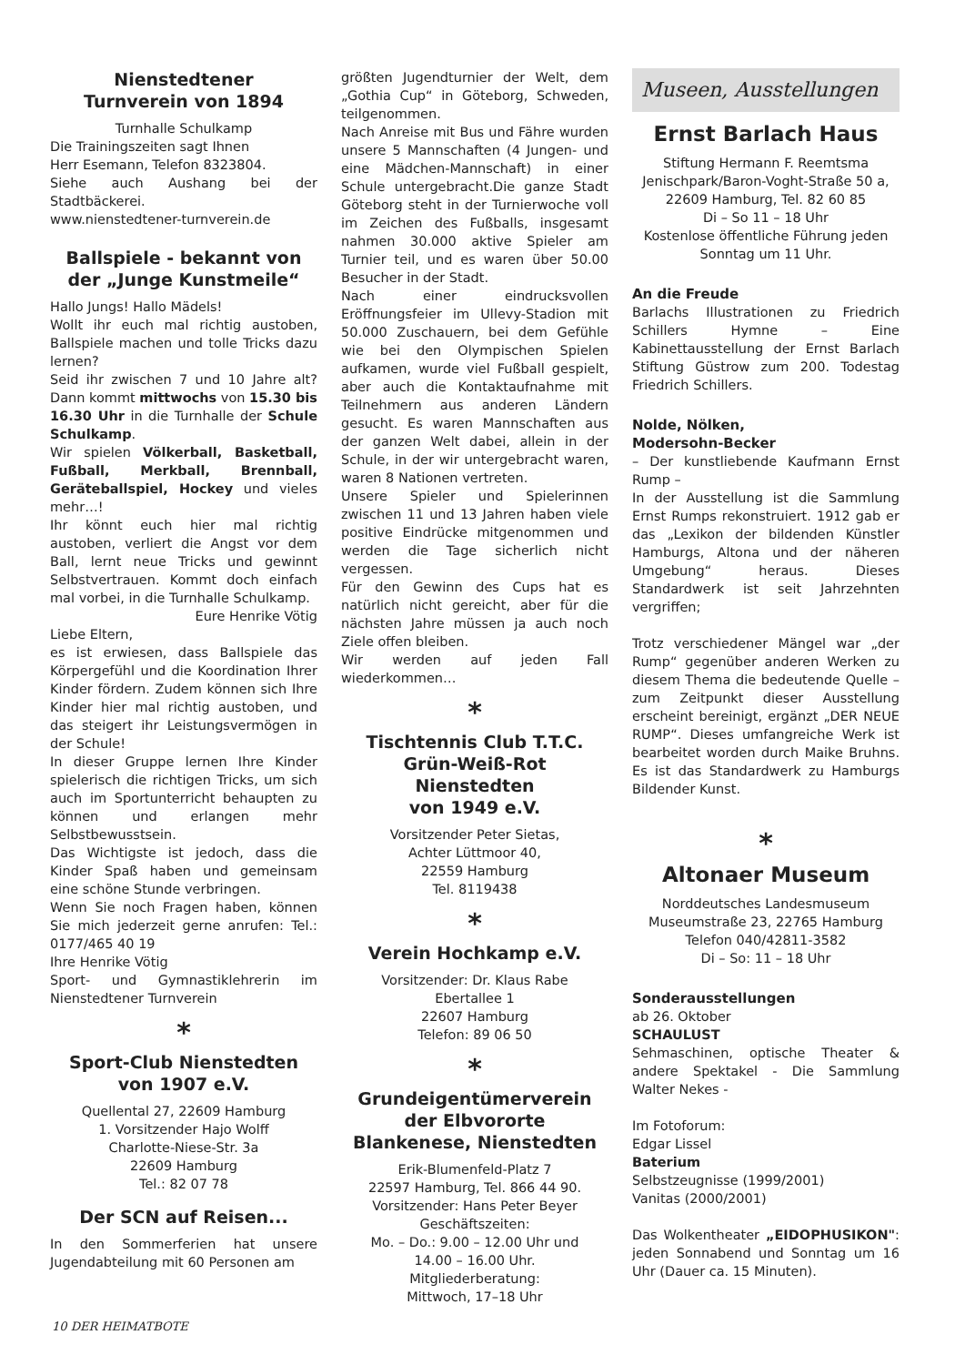Nienstedtener
Turnverein von 1894
Turnhalle Schulkamp
Die Trainingszeiten sagt Ihnen
Herr Esemann, Telefon 8323804.
Siehe auch Aushang bei der Stadtbäckerei.
www.nienstedtener-turnverein.de
Ballspiele - bekannt von der „Junge Kunstmeile“
Hallo Jungs! Hallo Mädels!
Wollt ihr euch mal richtig austoben, Ballspiele machen und tolle Tricks dazu lernen?
Seid ihr zwischen 7 und 10 Jahre alt? Dann kommt mittwochs von 15.30 bis 16.30 Uhr in die Turnhalle der Schule Schulkamp.
Wir spielen Völkerball, Basketball, Fußball, Merkball, Brennball, Geräteballspiel, Hockey und vieles mehr…!
Ihr könnt euch hier mal richtig austoben, verliert die Angst vor dem Ball, lernt neue Tricks und gewinnt Selbstvertrauen. Kommt doch einfach mal vorbei, in die Turnhalle Schulkamp.
Eure Henrike Vötig
Liebe Eltern,
es ist erwiesen, dass Ballspiele das Körpergefühl und die Koordination Ihrer Kinder fördern. Zudem können sich Ihre Kinder hier mal richtig austoben, und das steigert ihr Leistungsvermögen in der Schule!
In dieser Gruppe lernen Ihre Kinder spielerisch die richtigen Tricks, um sich auch im Sportunterricht behaupten zu können und erlangen mehr Selbstbewusstsein.
Das Wichtigste ist jedoch, dass die Kinder Spaß haben und gemeinsam eine schöne Stunde verbringen.
Wenn Sie noch Fragen haben, können Sie mich jederzeit gerne anrufen: Tel.: 0177/465 40 19
Ihre Henrike Vötig
Sport- und Gymnastiklehrerin im Nienstedtener Turnverein
*
Sport-Club Nienstedten
von 1907 e.V.
Quellental 27, 22609 Hamburg
1. Vorsitzender Hajo Wolff
Charlotte-Niese-Str. 3a
22609 Hamburg
Tel.: 82 07 78
Der SCN auf Reisen...
In den Sommerferien hat unsere Jugendabteilung mit 60 Personen am
größten Jugendturnier der Welt, dem „Gothia Cup“ in Göteborg, Schweden, teilgenommen.
Nach Anreise mit Bus und Fähre wurden unsere 5 Mannschaften (4 Jungen- und eine Mädchen-Mannschaft) in einer Schule untergebracht.Die ganze Stadt Göteborg steht in der Turnierwoche voll im Zeichen des Fußballs, insgesamt nahmen 30.000 aktive Spieler am Turnier teil, und es waren über 50.00 Besucher in der Stadt.
Nach einer eindrucksvollen Eröffnungsfeier im Ullevy-Stadion mit 50.000 Zuschauern, bei dem Gefühle wie bei den Olympischen Spielen aufkamen, wurde viel Fußball gespielt, aber auch die Kontaktaufnahme mit Teilnehmern aus anderen Ländern gesucht. Es waren Mannschaften aus der ganzen Welt dabei, allein in der Schule, in der wir untergebracht waren, waren 8 Nationen vertreten.
Unsere Spieler und Spielerinnen zwischen 11 und 13 Jahren haben viele positive Eindrücke mitgenommen und werden die Tage sicherlich nicht vergessen.
Für den Gewinn des Cups hat es natürlich nicht gereicht, aber für die nächsten Jahre müssen ja auch noch Ziele offen bleiben.
Wir werden auf jeden Fall wiederkommen…
*
Tischtennis Club T.T.C.
Grün-Weiß-Rot Nienstedten
von 1949 e.V.
Vorsitzender Peter Sietas,
Achter Lüttmoor 40,
22559 Hamburg
Tel. 8119438
*
Verein Hochkamp e.V.
Vorsitzender: Dr. Klaus Rabe
Ebertallee 1
22607 Hamburg
Telefon: 89 06 50
*
Grundeigentümerverein
der Elbvororte
Blankenese, Nienstedten
Erik-Blumenfeld-Platz 7
22597 Hamburg, Tel. 866 44 90.
Vorsitzender: Hans Peter Beyer
Geschäftszeiten:
Mo. – Do.: 9.00 – 12.00 Uhr und
14.00 – 16.00 Uhr.
Mitgliederberatung:
Mittwoch, 17–18 Uhr
Museen, Ausstellungen
Ernst Barlach Haus
Stiftung Hermann F. Reemtsma
Jenischpark/Baron-Voght-Straße 50 a,
22609 Hamburg, Tel. 82 60 85
Di – So 11 – 18 Uhr
Kostenlose öffentliche Führung jeden Sonntag um 11 Uhr.
An die Freude
Barlachs Illustrationen zu Friedrich Schillers Hymne – Eine Kabinettausstellung der Ernst Barlach Stiftung Güstrow zum 200. Todestag Friedrich Schillers.
Nolde, Nölken,
Modersohn-Becker
– Der kunstliebende Kaufmann Ernst Rump –
In der Ausstellung ist die Sammlung Ernst Rumps rekonstruiert. 1912 gab er das „Lexikon der bildenden Künstler Hamburgs, Altona und der näheren Umgebung“ heraus. Dieses Standardwerk ist seit Jahrzehnten vergriffen;
Trotz verschiedener Mängel war „der Rump“ gegenüber anderen Werken zu diesem Thema die bedeutende Quelle – zum Zeitpunkt dieser Ausstellung erscheint bereinigt, ergänzt „DER NEUE RUMP“. Dieses umfangreiche Werk ist bearbeitet worden durch Maike Bruhns. Es ist das Standardwerk zu Hamburgs Bildender Kunst.
*
Altonaer Museum
Norddeutsches Landesmuseum
Museumstraße 23, 22765 Hamburg
Telefon 040/42811-3582
Di – So: 11 – 18 Uhr
Sonderausstellungen
ab 26. Oktober
SCHAULUST
Sehmaschinen, optische Theater & andere Spektakel - Die Sammlung Walter Nekes -
Im Fotoforum:
Edgar Lissel
Baterium
Selbstzeugnisse (1999/2001)
Vanitas (2000/2001)
Das Wolkentheater „EIDOPHUSIKON": jeden Sonnabend und Sonntag um 16 Uhr (Dauer ca. 15 Minuten).
10 DER HEIMATBOTE